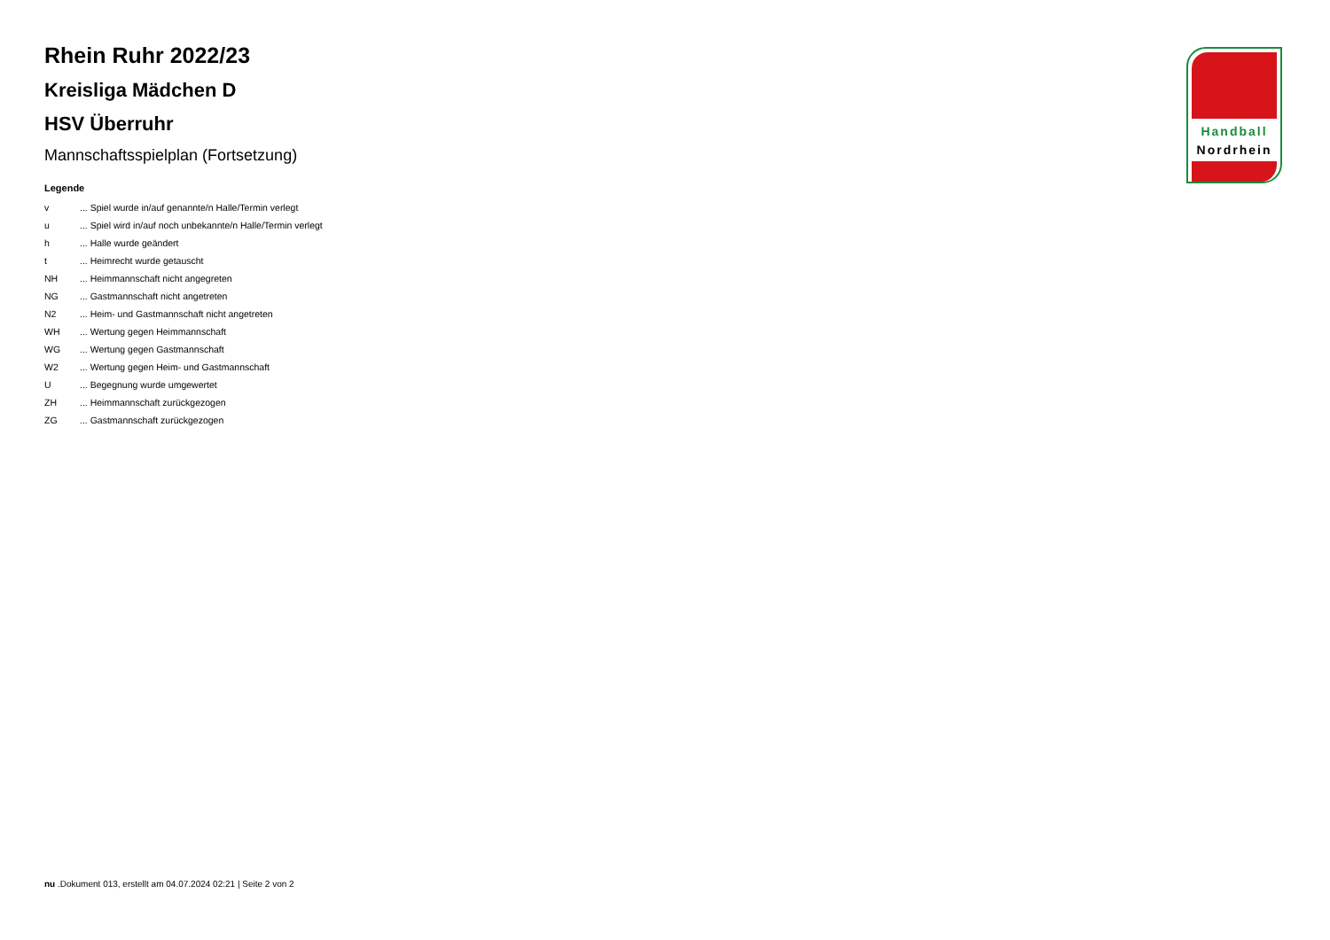Rhein Ruhr 2022/23
Kreisliga Mädchen D
HSV Überruhr
Mannschaftsspielplan (Fortsetzung)
Legende
| v | ... Spiel wurde in/auf genannte/n Halle/Termin verlegt |
| u | ... Spiel wird in/auf noch unbekannte/n Halle/Termin verlegt |
| h | ... Halle wurde geändert |
| t | ... Heimrecht wurde getauscht |
| NH | ... Heimmannschaft nicht angegreten |
| NG | ... Gastmannschaft nicht angetreten |
| N2 | ... Heim- und Gastmannschaft nicht angetreten |
| WH | ... Wertung gegen Heimmannschaft |
| WG | ... Wertung gegen Gastmannschaft |
| W2 | ... Wertung gegen Heim- und Gastmannschaft |
| U | ... Begegnung wurde umgewertet |
| ZH | ... Heimmannschaft zurückgezogen |
| ZG | ... Gastmannschaft zurückgezogen |
Handball
Nordrhein
nu .Dokument 013, erstellt am 04.07.2024 02:21 | Seite 2 von 2